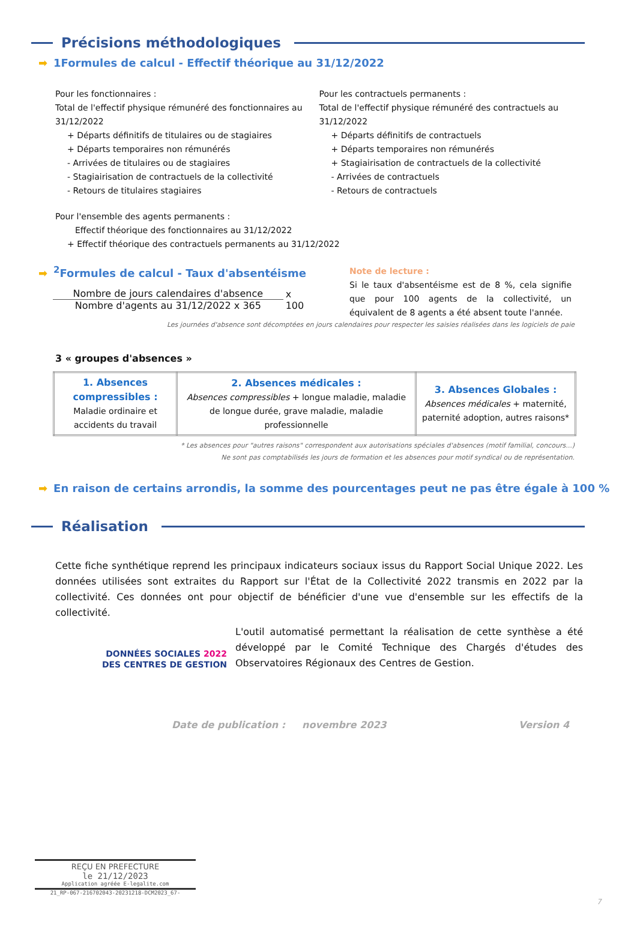Précisions méthodologiques
➡ 1Formules de calcul - Effectif théorique au 31/12/2022
Pour les fonctionnaires :
Total de l'effectif physique rémunéré des fonctionnaires au 31/12/2022
+ Départs définitifs de titulaires ou de stagiaires
+ Départs temporaires non rémunérés
- Arrivées de titulaires ou de stagiaires
- Stagiairisation de contractuels de la collectivité
- Retours de titulaires stagiaires
Pour les contractuels permanents :
Total de l'effectif physique rémunéré des contractuels au 31/12/2022
+ Départs définitifs de contractuels
+ Départs temporaires non rémunérés
+ Stagiairisation de contractuels de la collectivité
- Arrivées de contractuels
- Retours de contractuels
Pour l'ensemble des agents permanents :
Effectif théorique des fonctionnaires au 31/12/2022
+ Effectif théorique des contractuels permanents au 31/12/2022
➡<sup>2</sup>Formules de calcul - Taux d'absentéisme
Nombre de jours calendaires d'absence
Nombre d'agents au 31/12/2022 x 365
x 100
Note de lecture :
Si le taux d'absentéisme est de 8 %, cela signifie que pour 100 agents de la collectivité, un équivalent de 8 agents a été absent toute l'année.
Les journées d'absence sont décomptées en jours calendaires pour respecter les saisies réalisées dans les logiciels de paie
3 « groupes d'absences »
| 1. Absences compressibles : Maladie ordinaire et accidents du travail | 2. Absences médicales : Absences compressibles + longue maladie, maladie de longue durée, grave maladie, maladie professionnelle | 3. Absences Globales : Absences médicales + maternité, paternité adoption, autres raisons* |
* Les absences pour "autres raisons" correspondent aux autorisations spéciales d'absences (motif familial, concours...)
Ne sont pas comptabilisés les jours de formation et les absences pour motif syndical ou de représentation.
➡ En raison de certains arrondis, la somme des pourcentages peut ne pas être égale à 100 %
Réalisation
Cette fiche synthétique reprend les principaux indicateurs sociaux issus du Rapport Social Unique 2022. Les données utilisées sont extraites du Rapport sur l'État de la Collectivité 2022 transmis en 2022 par la collectivité. Ces données ont pour objectif de bénéficier d'une vue d'ensemble sur les effectifs de la collectivité.
DONNÉES SOCIALES 2022
DES CENTRES DE GESTION
L'outil automatisé permettant la réalisation de cette synthèse a été développé par le Comité Technique des Chargés d'études des Observatoires Régionaux des Centres de Gestion.
Date de publication : novembre 2023 Version 4
REÇU EN PREFECTURE
le 21/12/2023
Application agréée E-legalite.com
21_RP-067-216702043-20231218-DCM2023_67-
7